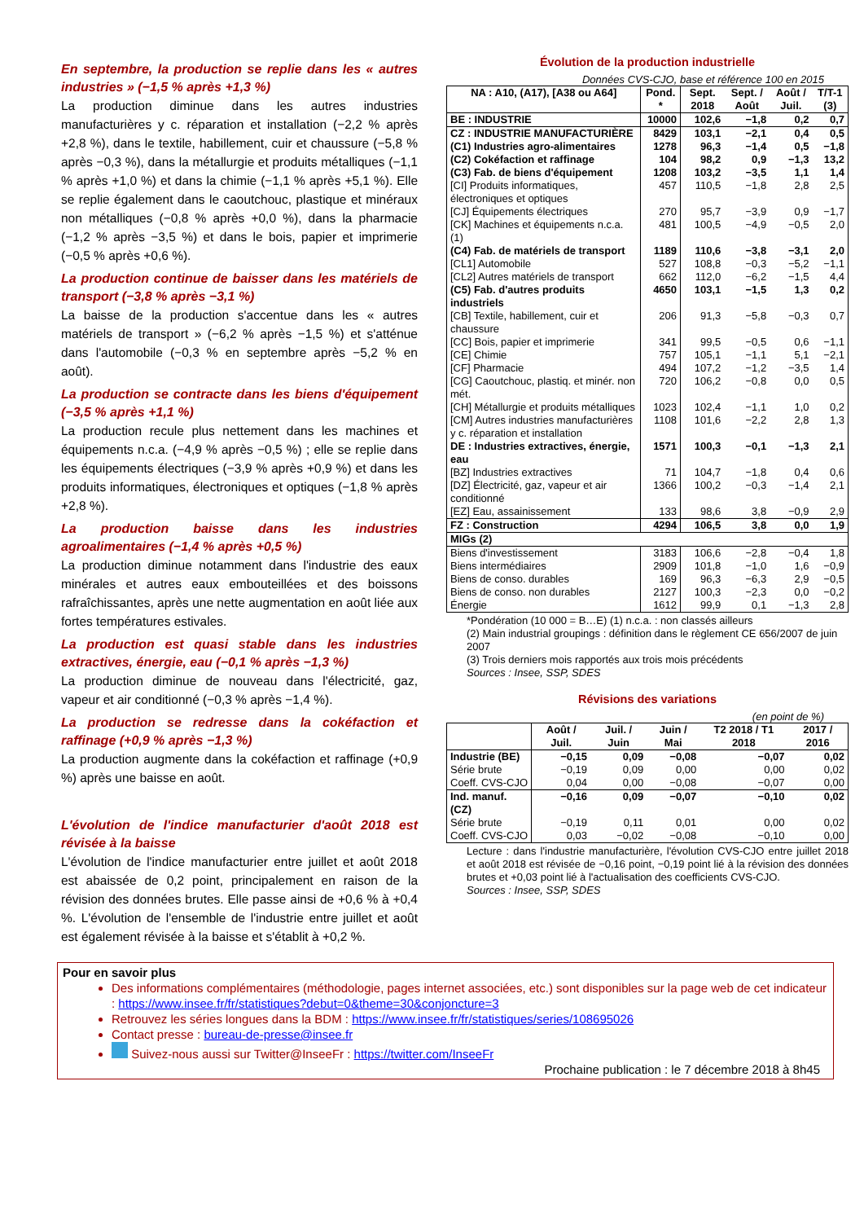En septembre, la production se replie dans les « autres industries » (−1,5 % après +1,3 %)
La production diminue dans les autres industries manufacturières y c. réparation et installation (−2,2 % après +2,8 %), dans le textile, habillement, cuir et chaussure (−5,8 % après −0,3 %), dans la métallurgie et produits métalliques (−1,1 % après +1,0 %) et dans la chimie (−1,1 % après +5,1 %). Elle se replie également dans le caoutchouc, plastique et minéraux non métalliques (−0,8 % après +0,0 %), dans la pharmacie (−1,2 % après −3,5 %) et dans le bois, papier et imprimerie (−0,5 % après +0,6 %).
La production continue de baisser dans les matériels de transport (−3,8 % après −3,1 %)
La baisse de la production s'accentue dans les « autres matériels de transport » (−6,2 % après −1,5 %) et s'atténue dans l'automobile (−0,3 % en septembre après −5,2 % en août).
La production se contracte dans les biens d'équipement (−3,5 % après +1,1 %)
La production recule plus nettement dans les machines et équipements n.c.a. (−4,9 % après −0,5 %) ; elle se replie dans les équipements électriques (−3,9 % après +0,9 %) et dans les produits informatiques, électroniques et optiques (−1,8 % après +2,8 %).
La production baisse dans les industries agroalimentaires (−1,4 % après +0,5 %)
La production diminue notamment dans l'industrie des eaux minérales et autres eaux embouteillées et des boissons rafraîchissantes, après une nette augmentation en août liée aux fortes températures estivales.
La production est quasi stable dans les industries extractives, énergie, eau (−0,1 % après −1,3 %)
La production diminue de nouveau dans l'électricité, gaz, vapeur et air conditionné (−0,3 % après −1,4 %).
La production se redresse dans la cokéfaction et raffinage (+0,9 % après −1,3 %)
La production augmente dans la cokéfaction et raffinage (+0,9 %) après une baisse en août.
L'évolution de l'indice manufacturier d'août 2018 est révisée à la baisse
L'évolution de l'indice manufacturier entre juillet et août 2018 est abaissée de 0,2 point, principalement en raison de la révision des données brutes. Elle passe ainsi de +0,6 % à +0,4 %. L'évolution de l'ensemble de l'industrie entre juillet et août est également révisée à la baisse et s'établit à +0,2 %.
Évolution de la production industrielle
Données CVS-CJO, base et référence 100 en 2015
| NA : A10, (A17), [A38 ou A64] | Pond. * | Sept. 2018 | Sept. / Août | Août / Juil. | T/T-1 (3) |
| --- | --- | --- | --- | --- | --- |
| BE : INDUSTRIE | 10000 | 102,6 | −1,8 | 0,2 | 0,7 |
| CZ : INDUSTRIE MANUFACTURIÈRE | 8429 | 103,1 | −2,1 | 0,4 | 0,5 |
| (C1) Industries agro-alimentaires | 1278 | 96,3 | −1,4 | 0,5 | −1,8 |
| (C2) Cokéfaction et raffinage | 104 | 98,2 | 0,9 | −1,3 | 13,2 |
| (C3) Fab. de biens d'équipement | 1208 | 103,2 | −3,5 | 1,1 | 1,4 |
| [CI] Produits informatiques, électroniques et optiques | 457 | 110,5 | −1,8 | 2,8 | 2,5 |
| [CJ] Équipements électriques | 270 | 95,7 | −3,9 | 0,9 | −1,7 |
| [CK] Machines et équipements n.c.a. (1) | 481 | 100,5 | −4,9 | −0,5 | 2,0 |
| (C4) Fab. de matériels de transport | 1189 | 110,6 | −3,8 | −3,1 | 2,0 |
| [CL1] Automobile | 527 | 108,8 | −0,3 | −5,2 | −1,1 |
| [CL2] Autres matériels de transport | 662 | 112,0 | −6,2 | −1,5 | 4,4 |
| (C5) Fab. d'autres produits industriels | 4650 | 103,1 | −1,5 | 1,3 | 0,2 |
| [CB] Textile, habillement, cuir et chaussure | 206 | 91,3 | −5,8 | −0,3 | 0,7 |
| [CC] Bois, papier et imprimerie | 341 | 99,5 | −0,5 | 0,6 | −1,1 |
| [CE] Chimie | 757 | 105,1 | −1,1 | 5,1 | −2,1 |
| [CF] Pharmacie | 494 | 107,2 | −1,2 | −3,5 | 1,4 |
| [CG] Caoutchouc, plastiq. et minér. non mét. | 720 | 106,2 | −0,8 | 0,0 | 0,5 |
| [CH] Métallurgie et produits métalliques | 1023 | 102,4 | −1,1 | 1,0 | 0,2 |
| [CM] Autres industries manufacturières y c. réparation et installation | 1108 | 101,6 | −2,2 | 2,8 | 1,3 |
| DE : Industries extractives, énergie, eau | 1571 | 100,3 | −0,1 | −1,3 | 2,1 |
| [BZ] Industries extractives | 71 | 104,7 | −1,8 | 0,4 | 0,6 |
| [DZ] Électricité, gaz, vapeur et air conditionné | 1366 | 100,2 | −0,3 | −1,4 | 2,1 |
| [EZ] Eau, assainissement | 133 | 98,6 | 3,8 | −0,9 | 2,9 |
| FZ : Construction | 4294 | 106,5 | 3,8 | 0,0 | 1,9 |
| MIGs (2) | | | | | |
| Biens d'investissement | 3183 | 106,6 | −2,8 | −0,4 | 1,8 |
| Biens intermédiaires | 2909 | 101,8 | −1,0 | 1,6 | −0,9 |
| Biens de conso. durables | 169 | 96,3 | −6,3 | 2,9 | −0,5 |
| Biens de conso. non durables | 2127 | 100,3 | −2,3 | 0,0 | −0,2 |
| Énergie | 1612 | 99,9 | 0,1 | −1,3 | 2,8 |
*Pondération (10 000 = B…E) (1) n.c.a. : non classés ailleurs
(2) Main industrial groupings : définition dans le règlement CE 656/2007 de juin 2007
(3) Trois derniers mois rapportés aux trois mois précédents
Sources : Insee, SSP, SDES
Révisions des variations
(en point de %)
| | Août / Juil. | Juil. / Juin | Juin / Mai | T2 2018 / T1 2018 | 2017 / 2016 |
| --- | --- | --- | --- | --- | --- |
| Industrie (BE) | −0,15 | 0,09 | −0,08 | −0,07 | 0,02 |
| Série brute | −0,19 | 0,09 | 0,00 | 0,00 | 0,02 |
| Coeff. CVS-CJO | 0,04 | 0,00 | −0,08 | −0,07 | 0,00 |
| Ind. manuf. (CZ) | −0,16 | 0,09 | −0,07 | −0,10 | 0,02 |
| Série brute | −0,19 | 0,11 | 0,01 | 0,00 | 0,02 |
| Coeff. CVS-CJO | 0,03 | −0,02 | −0,08 | −0,10 | 0,00 |
Lecture : dans l'industrie manufacturière, l'évolution CVS-CJO entre juillet 2018 et août 2018 est révisée de −0,16 point, −0,19 point lié à la révision des données brutes et +0,03 point lié à l'actualisation des coefficients CVS-CJO.
Sources : Insee, SSP, SDES
Pour en savoir plus
Des informations complémentaires (méthodologie, pages internet associées, etc.) sont disponibles sur la page web de cet indicateur : https://www.insee.fr/fr/statistiques?debut=0&theme=30&conjoncture=3
Retrouvez les séries longues dans la BDM : https://www.insee.fr/fr/statistiques/series/108695026
Contact presse : bureau-de-presse@insee.fr
Suivez-nous aussi sur Twitter@InseeFr : https://twitter.com/InseeFr
Prochaine publication : le 7 décembre 2018 à 8h45